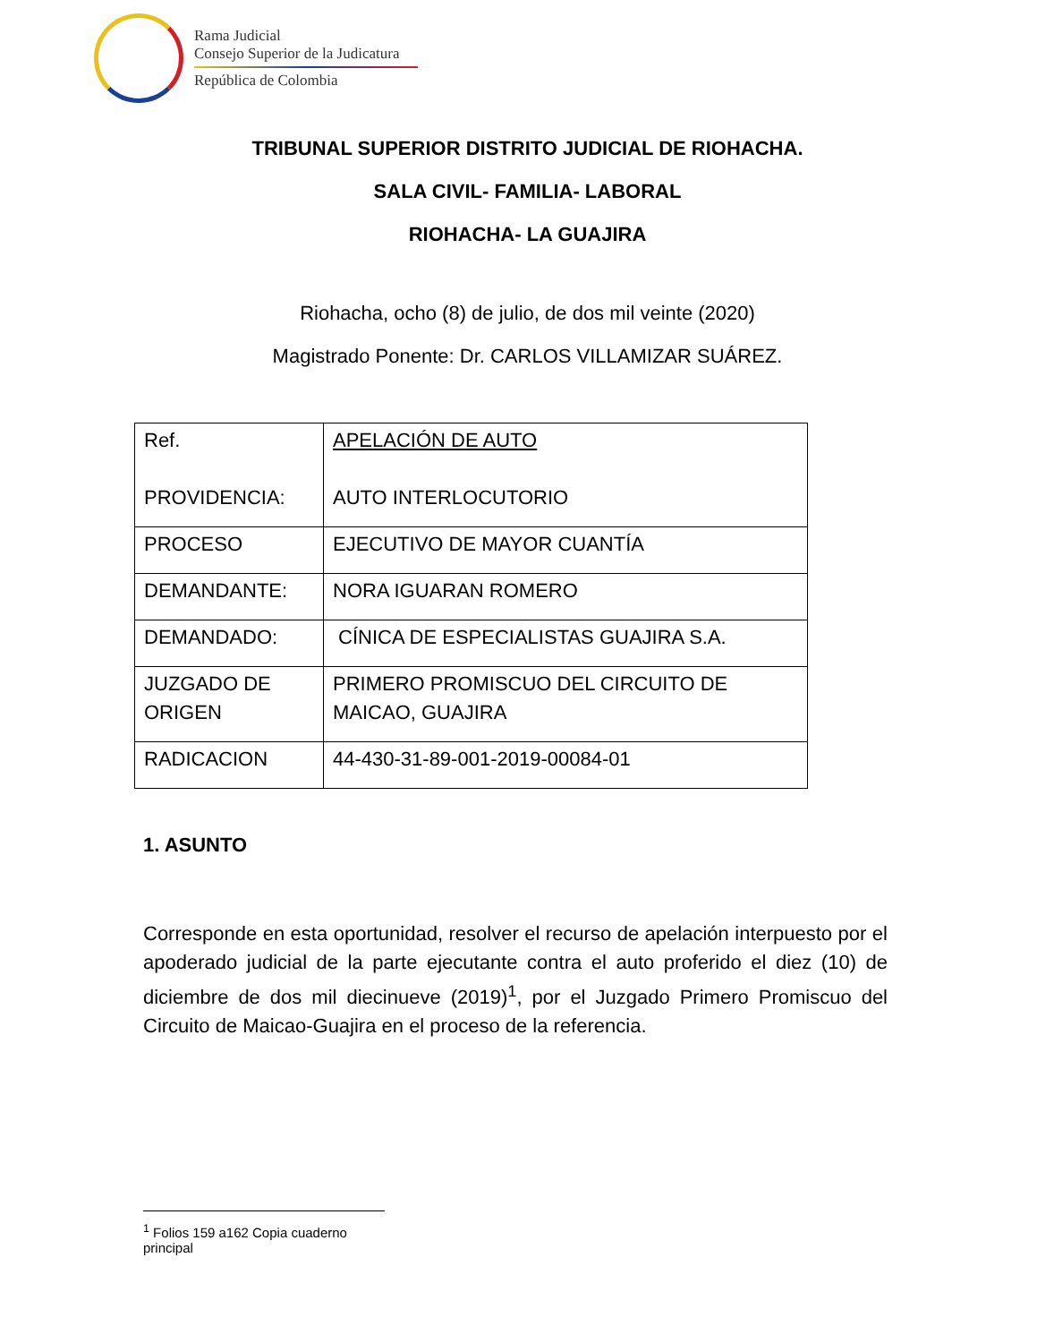Rama Judicial
Consejo Superior de la Judicatura
República de Colombia
TRIBUNAL SUPERIOR DISTRITO JUDICIAL DE RIOHACHA.
SALA CIVIL- FAMILIA- LABORAL
RIOHACHA- LA GUAJIRA
Riohacha, ocho (8) de julio, de dos mil veinte (2020)
Magistrado Ponente: Dr. CARLOS VILLAMIZAR SUÁREZ.
| Ref. PROVIDENCIA: | APELACIÓN DE AUTO AUTO INTERLOCUTORIO |
| PROCESO | EJECUTIVO DE MAYOR CUANTÍA |
| DEMANDANTE: | NORA IGUARAN ROMERO |
| DEMANDADO: | CÍNICA DE ESPECIALISTAS GUAJIRA S.A. |
| JUZGADO DE ORIGEN | PRIMERO PROMISCUO DEL CIRCUITO DE MAICAO, GUAJIRA |
| RADICACION | 44-430-31-89-001-2019-00084-01 |
1. ASUNTO
Corresponde en esta oportunidad, resolver el recurso de apelación interpuesto por el apoderado judicial de la parte ejecutante contra el auto proferido el diez (10) de diciembre de dos mil diecinueve (2019)<sup>1</sup>, por el Juzgado Primero Promiscuo del Circuito de Maicao-Guajira en el proceso de la referencia.
<sup>1</sup> Folios 159 a162 Copia cuaderno principal